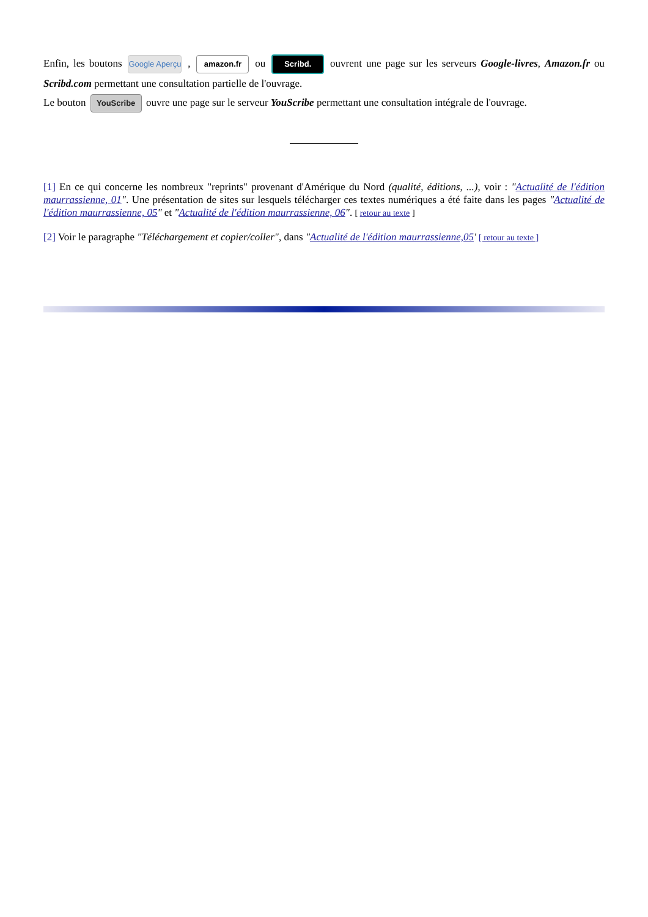Enfin, les boutons Google Aperçu , amazon.fr ou Scribd. ouvrent une page sur les serveurs Google-livres, Amazon.fr ou Scribd.com permettant une consultation partielle de l'ouvrage.
Le bouton YouScribe ouvre une page sur le serveur YouScribe permettant une consultation intégrale de l'ouvrage.
[1] En ce qui concerne les nombreux "reprints" provenant d'Amérique du Nord (qualité, éditions, ...), voir : "Actualité de l'édition maurrassienne, 01". Une présentation de sites sur lesquels télécharger ces textes numériques a été faite dans les pages "Actualité de l'édition maurrassienne, 05" et "Actualité de l'édition maurrassienne, 06". [ retour au texte ]
[2] Voir le paragraphe "Téléchargement et copier/coller", dans "Actualité de l'édition maurrassienne,05' [ retour au texte ]